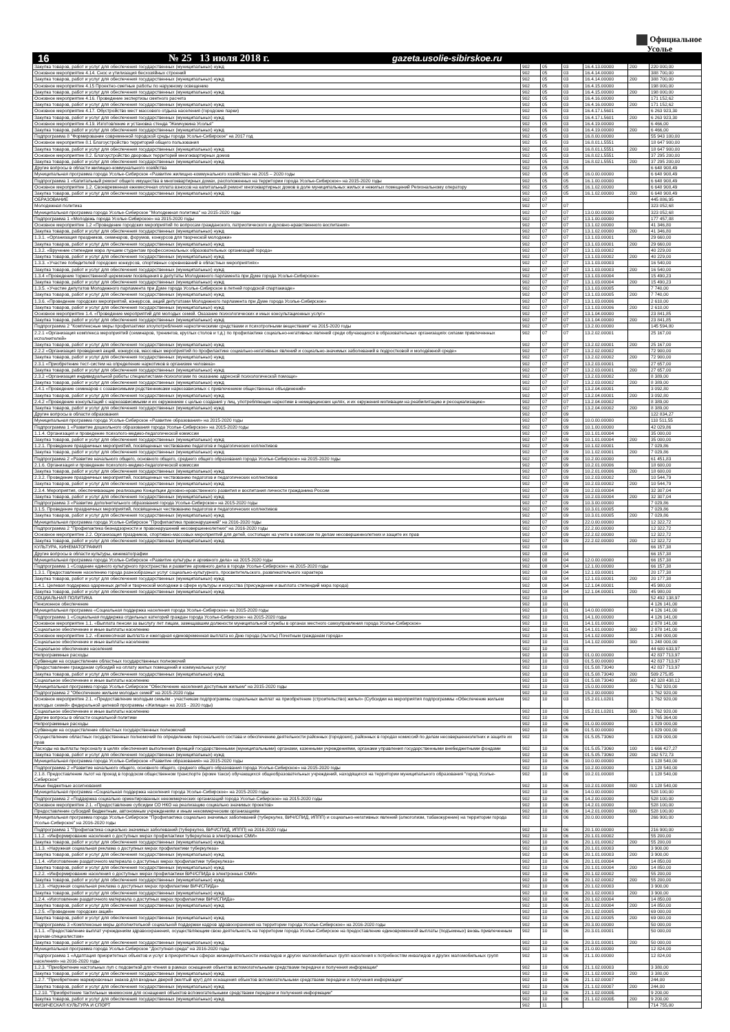Официальное
Усолье
16 № 25 13 июля 2018 г. gazeta.usolie-sibirskoe.ru
| Закупка товаров, работ и услуг для обеспечения государственных (муниципальных) нужд | 902 | 05 | 03 | 16.4.13.00000 | 200 | 220 000,00 |
| Основное мероприятие 4.14. Снос и утилизация бесхозяйных строений | 902 | 05 | 03 | 16.4.14.00000 | | 388 700,00 |
| Закупка товаров, работ и услуг для обеспечения государственных (муниципальных) нужд | 902 | 05 | 03 | 16.4.14.00000 | 200 | 388 700,00 |
| Основное мероприятие 4.15 Проектно-сметные работы по наружному освещению | 902 | 05 | 03 | 16.4.15.00000 | | 198 000,00 |
| Закупка товаров, работ и услуг для обеспечения государственных (муниципальных) нужд | 902 | 05 | 03 | 16.4.15.00000 | 200 | 198 000,00 |
| Основное мероприятие 4.16. Проведение экспертизы сметного расчета | 902 | 05 | 03 | 16.4.16.00000 | | 171 152,62 |
| Закупка товаров, работ и услуг для обеспечения государственных (муниципальных) нужд | 902 | 05 | 03 | 16.4.16.00000 | 200 | 171 152,62 |
| Основное мероприятие 4.17. Обустройство мест массового отдыха населения (городские парки) | 902 | 05 | 03 | 16.4.17.L5601 | | 6 263 923,30 |
| Закупка товаров, работ и услуг для обеспечения государственных (муниципальных) нужд | 902 | 05 | 03 | 16.4.17.L5601 | 200 | 6 263 923,30 |
| Основное мероприятие 4.19. Изготовление и установка стенда "Жемчужина Усолья" | 902 | 05 | 03 | 16.4.19.00000 | | 6 466,00 |
| Закупка товаров, работ и услуг для обеспечения государственных (муниципальных) нужд | 902 | 05 | 03 | 16.4.19.00000 | 200 | 6 466,00 |
| Подпрограмма 8 "Формирование современной городской среды города Усолье-Сибирское" на 2017 год | 902 | 05 | 03 | 16.8.00.00000 | | 55 943 100,00 |
| Основное мероприятие 8.1 Благоустройство территорий общего пользования | 902 | 05 | 03 | 16.8.01.L5551 | | 18 647 900,00 |
| Закупка товаров, работ и услуг для обеспечения государственных (муниципальных) нужд | 902 | 05 | 03 | 16.8.01.L5551 | 200 | 18 647 900,00 |
| Основное мероприятие 8.2. Благоустройство дворовых территорий многоквартирных домов | 902 | 05 | 03 | 16.8.02.L5551 | | 37 295 200,00 |
| Закупка товаров, работ и услуг для обеспечения государственных (муниципальных) нужд | 902 | 05 | 03 | 16.8.02.L5551 | 200 | 37 295 200,00 |
| Другие вопросы в области жилищно-коммунального хозяйства | 902 | 05 | 05 | | | 6 648 908,49 |
| Муниципальная программа города Усолье-Сибирское «Развитие жилищно-коммунального хозяйства» на 2015 – 2020 годы | 902 | 05 | 05 | 16.0.00.00000 | | 6 648 908,49 |
| Подпрограмма 1 «Капитальный ремонт общего имущества в многоквартирных домах, расположенных на территории города Усолье-Сибирское» на 2015-2020 годы | 902 | 05 | 05 | 16.1.00.00000 | | 6 648 908,49 |
| Основное мероприятие 1.2. Своевременная ежемесячная оплата взносов на капитальный ремонт многоквартирных домов в доле муниципальных жилых и нежилых помещений Региональному оператору | 902 | 05 | 05 | 16.1.02.00000 | | 6 648 908,49 |
| Закупка товаров, работ и услуг для обеспечения государственных (муниципальных) нужд | 902 | 05 | 05 | 16.1.02.00000 | 200 | 6 648 908,49 |
| ОБРАЗОВАНИЕ | 902 | 07 | | | | 445 886,95 |
| Молодежная политика | 902 | 07 | 07 | | | 323 052,68 |
| Муниципальная программа города Усолье-Сибирское "Молодежная политика" на 2015-2020 годы | 902 | 07 | 07 | 13.0.00.00000 | | 323 052,68 |
| Подпрограмма 1 «Молодежь города Усолье-Сибирское» на 2015-2020 годы | 902 | 07 | 07 | 13.1.00.00000 | | 177 457,88 |
| Основное мероприятие 1.2 «Проведение городских мероприятий по вопросам гражданского, патриотического и духовно-нравственного воспитания» | 902 | 07 | 07 | 13.1.02.00000 | | 41 346,80 |
| Закупка товаров, работ и услуг для обеспечения государственных (муниципальных) нужд | 902 | 07 | 07 | 13.1.02.00000 | 200 | 41 346,80 |
| 1.3.1. «Организация праздников, семинаров, форумов, конкурсов для творческой молодежи» | 902 | 07 | 07 | 13.1.03.00001 | | 29 660,00 |
| Закупка товаров, работ и услуг для обеспечения государственных (муниципальных) нужд | 902 | 07 | 07 | 13.1.03.00001 | 200 | 29 660,00 |
| 1.3.2. «Вручение стипендии мэра лучшим студентам профессиональных образовательных организаций города» | 902 | 07 | 07 | 13.1.03.00002 | | 40 229,00 |
| Закупка товаров, работ и услуг для обеспечения государственных (муниципальных) нужд | 902 | 07 | 07 | 13.1.03.00002 | 200 | 40 229,00 |
| 1.3.3. «Участие победителей городских конкурсов, спортивных соревнований в областных мероприятиях» | 902 | 07 | 07 | 13.1.03.00003 | | 16 540,00 |
| Закупка товаров, работ и услуг для обеспечения государственных (муниципальных) нужд | 902 | 07 | 07 | 13.1.03.00003 | 200 | 16 540,00 |
| 1.3.4 «Проведение торжественной церемонии посвящения в депутаты Молодежного парламента при Думе города Усолье-Сибирское» | 902 | 07 | 07 | 13.1.03.00004 | | 15 490,23 |
| Закупка товаров, работ и услуг для обеспечения государственных (муниципальных) нужд | 902 | 07 | 07 | 13.1.03.00004 | 200 | 15 490,23 |
| 1.3.5. «Участие депутатов Молодежного парламента при Думе города Усолье-Сибирское в летней городской спартакиаде» | 902 | 07 | 07 | 13.1.03.00005 | | 7 740,00 |
| Закупка товаров, работ и услуг для обеспечения государственных (муниципальных) нужд | 902 | 07 | 07 | 13.1.03.00005 | 200 | 7 740,00 |
| 1.3.6. «Проведение городских мероприятий, конкурсов, акций депутатами Молодежного парламента при Думе города Усолье-Сибирское» | 902 | 07 | 07 | 13.1.03.00006 | | 2 610,00 |
| Закупка товаров, работ и услуг для обеспечения государственных (муниципальных) нужд | 902 | 07 | 07 | 13.1.03.00006 | 200 | 2 610,00 |
| Основное мероприятие 1.4. «Проведение мероприятий для молодых семей. Оказание психологических и иных консультационных услуг» | 902 | 07 | 07 | 13.1.04.00000 | | 23 841,85 |
| Закупка товаров, работ и услуг для обеспечения государственных (муниципальных) нужд | 902 | 07 | 07 | 13.1.04.00000 | 200 | 23 841,85 |
| Подпрограмма 2 "Комплексные меры профилактики злоупотребления наркотическими средствами и психотропными веществами" на 2015-2020 годы | 902 | 07 | 07 | 13.2.00.00000 | | 145 594,80 |
| 2.2.1 «Организация комплекса мероприятий (семинаров, тренингов, круглых столов и т.д.) по профилактике социально-негативных явлений среди обучающихся в образовательных организациях силами привлеченных исполнителей» | 902 | 07 | 07 | 13.2.02.00001 | | 25 167,00 |
| Закупка товаров, работ и услуг для обеспечения государственных (муниципальных) нужд | 902 | 07 | 07 | 13.2.02.00001 | 200 | 25 167,00 |
| 2.2.2 «Организация проведения акций, конкурсов, массовых мероприятий по профилактике социально-негативных явлений и социально-значимых заболеваний в подростковой и молодёжной среде» | 902 | 07 | 07 | 13.2.02.00002 | | 72 900,00 |
| Закупка товаров, работ и услуг для обеспечения государственных (муниципальных) нужд | 902 | 07 | 07 | 13.2.02.00002 | 200 | 72 900,00 |
| 2.3.1 «Приобретение тест-систем на определение наркотиков в организме человека» | 902 | 07 | 07 | 13.2.03.00001 | | 27 657,00 |
| Закупка товаров, работ и услуг для обеспечения государственных (муниципальных) нужд | 902 | 07 | 07 | 13.2.03.00001 | 200 | 27 657,00 |
| 2.3.2 «Организация индивидуальной работы специалистами-психологами по оказанию адресной психологической помощи» | 902 | 07 | 07 | 13.2.03.00002 | | 8 389,00 |
| Закупка товаров, работ и услуг для обеспечения государственных (муниципальных) нужд | 902 | 07 | 07 | 13.2.03.00002 | 200 | 8 389,00 |
| 2.4.1 «Проведение семинаров с созависимыми родственниками наркозависимых с привлечением общественных объединений» | 902 | 07 | 07 | 13.2.04.00001 | | 3 092,80 |
| Закупка товаров, работ и услуг для обеспечения государственных (муниципальных) нужд | 902 | 07 | 07 | 13.2.04.00001 | 200 | 3 092,80 |
| 2.4.2 «Проведение консультаций с наркозависимыми и их окружением с целью создания у лиц, употребляющих наркотики в немедицинских целях, и их окружения мотивации на реабилитацию и ресоциализацию» | 902 | 07 | 07 | 13.2.04.00002 | | 8 389,00 |
| Закупка товаров, работ и услуг для обеспечения государственных (муниципальных) нужд | 902 | 07 | 07 | 13.2.04.00002 | 200 | 8 389,00 |
| Другие вопросы в области образования | 902 | 07 | 09 | | | 122 834,27 |
| Муниципальная программа города Усолье-Сибирское «Развитие образования» на 2015-2020 годы | 902 | 07 | 09 | 10.0.00.00000 | | 110 511,55 |
| Подпрограмма 1 «Развитие дошкольного образования города Усолье-Сибирское» на 2015-2020 годы | 902 | 07 | 09 | 10.1.00.00000 | | 42 029,86 |
| 1.1.4. Организация и проведение психолого-медико-педагогической комиссии | 902 | 07 | 09 | 10.1.01.00004 | | 35 000,00 |
| Закупка товаров, работ и услуг для обеспечения государственных (муниципальных) нужд | 902 | 07 | 09 | 10.1.01.00004 | 200 | 35 000,00 |
| 1.2.1. Проведение праздничных мероприятий, посвященных чествованию педагогов и педагогических коллективов | 902 | 07 | 09 | 10.1.02.00001 | | 7 029,86 |
| Закупка товаров, работ и услуг для обеспечения государственных (муниципальных) нужд | 902 | 07 | 09 | 10.1.02.00001 | 200 | 7 029,86 |
| Подпрограмма 2 «Развитие начального общего, основного общего, среднего общего образования города Усолье-Сибирское» на 2015-2020 годы | 902 | 07 | 09 | 10.2.00.00000 | | 61 451,83 |
| 2.1.6. Организация и проведение психолого-медико-педагогической комиссии | 902 | 07 | 09 | 10.2.01.00006 | | 18 600,00 |
| Закупка товаров, работ и услуг для обеспечения государственных (муниципальных) нужд | 902 | 07 | 09 | 10.2.01.00006 | 200 | 18 600,00 |
| 2.3.2. Проведение праздничных мероприятий, посвященных чествованию педагогов и педагогических коллективов | 902 | 07 | 09 | 10.2.03.00002 | | 10 544,79 |
| Закупка товаров, работ и услуг для обеспечения государственных (муниципальных) нужд | 902 | 07 | 09 | 10.2.03.00002 | 200 | 10 544,79 |
| 2.3.4. Мероприятия, обеспечивающие реализацию Концепции духовно-нравственного развития и воспитания личности гражданина России | 902 | 07 | 09 | 10.2.03.00004 | | 32 307,04 |
| Закупка товаров, работ и услуг для обеспечения государственных (муниципальных) нужд | 902 | 07 | 09 | 10.2.03.00004 | 200 | 32 307,04 |
| Подпрограмма 3 «Развитие дополнительного образования города Усолье-Сибирское» на 2015-2020 годы | 902 | 07 | 09 | 10.3.00.00000 | | 7 029,86 |
| 3.1.5. Проведение праздничных мероприятий, посвященных чествованию педагогов и педагогических коллективов | 902 | 07 | 09 | 10.3.01.00005 | | 7 029,86 |
| Закупка товаров, работ и услуг для обеспечения государственных (муниципальных) нужд | 902 | 07 | 09 | 10.3.01.00005 | 200 | 7 029,86 |
| Муниципальная программа города Усолье-Сибирское "Профилактика правонарушений" на 2016-2020 годы | 902 | 07 | 09 | 22.0.00.00000 | | 12 322,72 |
| Подпрограмма 2 "Профилактика безнадзорности и правонарушений несовершеннолетних" на 2016-2020 годы | 902 | 07 | 09 | 22.2.00.00000 | | 12 322,72 |
| Основное мероприятие 2.2. Организация праздников, спортивно-массовых мероприятий для детей, состоящих на учете в комиссии по делам несовершеннолетних и защите их прав | 902 | 07 | 09 | 22.2.02.00000 | | 12 322,72 |
| Закупка товаров, работ и услуг для обеспечения государственных (муниципальных) нужд | 902 | 07 | 09 | 22.2.02.00000 | 200 | 12 322,72 |
| КУЛЬТУРА, КИНЕМАТОГРАФИЯ | 902 | 08 | | | | 66 157,38 |
| Другие вопросы в области культуры, кинематографии | 902 | 08 | 04 | | | 66 157,38 |
| Муниципальная программа города Усолье-Сибирское «Развитие культуры и архивного дела» на 2015-2020 годы | 902 | 08 | 04 | 12.0.00.00000 | | 66 157,38 |
| Подпрограмма 1 «Создание единого культурного пространства и развитие архивного дела в городе Усолье-Сибирское» на 2015-2020 годы | 902 | 08 | 04 | 12.1.00.00000 | | 66 157,38 |
| 1.3.1. Предоставление населению города разнообразных услуг социально-культурного, просветительского, развлекательного характера | 902 | 08 | 04 | 12.1.03.00001 | | 20 177,38 |
| Закупка товаров, работ и услуг для обеспечения государственных (муниципальных) нужд | 902 | 08 | 04 | 12.1.03.00001 | 200 | 20 177,38 |
| 1.4.1. Целевая поддержка одаренных детей и творческой молодежи в сфере культуры и искусства (присуждение и выплата стипендий мэра города) | 902 | 08 | 04 | 12.1.04.00001 | | 45 980,00 |
| Закупка товаров, работ и услуг для обеспечения государственных (муниципальных) нужд | 902 | 08 | 04 | 12.1.04.00001 | 200 | 45 980,00 |
| СОЦИАЛЬНАЯ ПОЛИТИКА | 902 | 10 | | | | 52 492 138,97 |
| Пенсионное обеспечение | 902 | 10 | 01 | | | 4 126 141,00 |
| Муниципальная программа «Социальная поддержка населения города Усолье-Сибирское» на 2015-2020 годы | 902 | 10 | 01 | 14.0.00.00000 | | 4 126 141,00 |
| Подпрограмма 1 «Социальная поддержка отдельных категорий граждан города Усолье-Сибирское» на 2015-2020 годы | 902 | 10 | 01 | 14.1.00.00000 | | 4 126 141,00 |
| Основное мероприятие 1.1. «Выплата пенсии за выслугу лет лицам, замещавшим должности муниципальной службы в органах местного самоуправления города Усолье-Сибирское» | 902 | 10 | 01 | 14.1.01.00000 | | 2 878 141,00 |
| Социальное обеспечение и иные выплаты населению | 902 | 10 | 01 | 14.1.01.00000 | 300 | 2 878 141,00 |
| Основное мероприятие 1.2. «Ежемесячная выплата и ежегодная единовременная выплата ко Дню города (льготы) Почетным гражданам города» | 902 | 10 | 01 | 14.1.02.00000 | | 1 248 000,00 |
| Социальное обеспечение и иные выплаты населению | 902 | 10 | 01 | 14.1.02.00000 | 300 | 1 248 000,00 |
| Социальное обеспечение населения | 902 | 10 | 03 | | | 44 600 633,97 |
| Непрограммные расходы | 902 | 10 | 03 | 01.0.00.00000 | | 42 837 713,97 |
| Субвенции на осуществление областных государственных полномочий | 902 | 10 | 03 | 01.5.00.00000 | | 42 837 713,97 |
| Предоставление гражданам субсидий на оплату жилых помещений и коммунальных услуг | 902 | 10 | 03 | 01.5.08.73040 | | 42 837 713,97 |
| Закупка товаров, работ и услуг для обеспечения государственных (муниципальных) нужд | 902 | 10 | 03 | 01.5.08.73040 | 200 | 509 275,85 |
| Социальное обеспечение и иные выплаты населению | 902 | 10 | 03 | 01.5.08.73040 | 300 | 42 328 438,12 |
| Муниципальная программа города Усолье-Сибирское "Обеспечение населения доступным жильем" на 2015-2020 годы | 902 | 10 | 03 | 15.0.00.00000 | | 1 762 920,00 |
| Подпрограмма 2 "Обеспечение жильем молодых семей" на 2015-2020 годы | 902 | 10 | 03 | 15.2.00.00000 | | 1 762 920,00 |
| Основное мероприятие 2.1. «Предоставление молодым семьям - участникам подпрограммы социальных выплат на приобретение (строительство) жилья» (Субсидии на мероприятия подпрограммы «Обеспечение жильем молодых семей» федеральной целевой программы «Жилище» на 2015 - 2020 годы) | 902 | 10 | 03 | 15.2.01.L0201 | | 1 762 920,00 |
| Социальное обеспечение и иные выплаты населению | 902 | 10 | 03 | 15.2.01.L0201 | 300 | 1 762 920,00 |
| Другие вопросы в области социальной политики | 902 | 10 | 06 | | | 3 765 364,00 |
| Непрограммные расходы | 902 | 10 | 06 | 01.0.00.00000 | | 1 829 000,00 |
| Субвенции на осуществление областных государственных полномочий | 902 | 10 | 06 | 01.5.00.00000 | | 1 829 000,00 |
| Осуществление областных государственных полномочий по определению персонального состава и обеспечению деятельности районных (городских), районных в городах комиссий по делам несовершеннолетних и защите их прав | 902 | 10 | 06 | 01.5.05.73060 | | 1 829 000,00 |
| Расходы на выплаты персоналу в целях обеспечения выполнения функций государственными (муниципальными) органами, казенными учреждениями, органами управления государственными внебюджетными фондами | 902 | 10 | 06 | 01.5.05.73060 | 100 | 1 666 427,27 |
| Закупка товаров, работ и услуг для обеспечения государственных (муниципальных) нужд | 902 | 10 | 06 | 01.5.05.73060 | 200 | 162 572,73 |
| Муниципальная программа города Усолье-Сибирское «Развитие образования» на 2015-2020 годы | 902 | 10 | 06 | 10.0.00.00000 | | 1 128 540,00 |
| Подпрограмма 2 «Развитие начального общего, основного общего, среднего общего образования города Усолье-Сибирское» на 2015-2020 годы | 902 | 10 | 06 | 10.2.00.00000 | | 1 128 540,00 |
| 2.1.8. Предоставление льгот на проезд в городском общественном транспорте (кроме такси) обучающихся общеобразовательных учреждений, находящихся на территории муниципального образования "город Усолье-Сибирское" | 902 | 10 | 06 | 10.2.01.00008 | | 1 128 540,00 |
| Иные бюджетные ассигнования | 902 | 10 | 06 | 10.2.01.00008 | 800 | 1 128 540,00 |
| Муниципальная программа «Социальная поддержка населения города Усолье-Сибирское» на 2015-2020 годы | 902 | 10 | 06 | 14.0.00.00000 | | 528 100,00 |
| Подпрограмма 2 «Поддержка социально ориентированных некоммерческих организаций города Усолье-Сибирское» на 2015-2020 годы | 902 | 10 | 06 | 14.2.00.00000 | | 528 100,00 |
| Основное мероприятие 2.1. «Предоставление субсидии СО НКО на реализацию социально значимых проектов» | 902 | 10 | 06 | 14.2.01.00000 | | 528 100,00 |
| Предоставление субсидий бюджетным, автономным учреждениям и иным некоммерческим организациям | 902 | 10 | 06 | 14.2.01.00000 | 600 | 528 100,00 |
| Муниципальная программа города Усолье-Сибирское "Профилактика социально значимых заболеваний (туберкулез, ВИЧ/СПИД, ИППП) и социально-негативных явлений (алкоголизм, табакокурение) на территории города Усолье-Сибирское" на 2016-2020 годы | 902 | 10 | 06 | 20.0.00.00000 | | 266 900,00 |
| Подпрограмма 1 "Профилактика социально значимых заболеваний (туберкулез, ВИЧ/СПИД, ИППП) на 2016-2020 годы | 902 | 10 | 06 | 20.1.00.00000 | | 216 900,00 |
| 1.1.2. «Информирование населения о доступных мерах профилактики туберкулеза в электронных СМИ» | 902 | 10 | 06 | 20.1.01.00002 | | 55 200,00 |
| Закупка товаров, работ и услуг для обеспечения государственных (муниципальных) нужд | 902 | 10 | 06 | 20.1.01.00002 | 200 | 55 200,00 |
| 1.1.3. «Наружная социальная реклама о доступных мерах профилактики туберкулеза» | 902 | 10 | 06 | 20.1.01.00003 | | 3 900,00 |
| Закупка товаров, работ и услуг для обеспечения государственных (муниципальных) нужд | 902 | 10 | 06 | 20.1.01.00003 | 200 | 3 900,00 |
| 1.1.4. «Изготовление раздаточного материала о доступных мерах профилактики туберкулеза» | 902 | 10 | 06 | 20.1.01.00004 | | 14 850,00 |
| Закупка товаров, работ и услуг для обеспечения государственных (муниципальных) нужд | 902 | 10 | 06 | 20.1.01.00004 | 200 | 14 850,00 |
| 1.2.2. «Информирование населения о доступных мерах профилактики ВИЧ/СПИДа в электронных СМИ» | 902 | 10 | 06 | 20.1.02.00002 | | 55 200,00 |
| Закупка товаров, работ и услуг для обеспечения государственных (муниципальных) нужд | 902 | 10 | 06 | 20.1.02.00002 | 200 | 55 200,00 |
| 1.2.3. «Наружная социальная реклама о доступных мерах профилактики ВИЧ/СПИДа» | 902 | 10 | 06 | 20.1.02.00003 | | 3 900,00 |
| Закупка товаров, работ и услуг для обеспечения государственных (муниципальных) нужд | 902 | 10 | 06 | 20.1.02.00003 | 200 | 3 900,00 |
| 1.2.4. «Изготовление раздаточного материала о доступных мерах профилактики ВИЧ/СПИДа» | 902 | 10 | 06 | 20.1.02.00004 | | 14 850,00 |
| Закупка товаров, работ и услуг для обеспечения государственных (муниципальных) нужд | 902 | 10 | 06 | 20.1.02.00004 | 200 | 14 850,00 |
| 1.2.5. «Проведение городских акций» | 902 | 10 | 06 | 20.1.02.00005 | | 69 000,00 |
| Закупка товаров, работ и услуг для обеспечения государственных (муниципальных) нужд | 902 | 10 | 06 | 20.1.02.00005 | 200 | 69 000,00 |
| Подпрограмма 3 «Комплексные меры дополнительной социальной поддержки кадров здравоохранения на территории города Усолье-Сибирское» на 2016-2020 годы | 902 | 10 | 06 | 20.3.00.00000 | | 50 000,00 |
| 3.1.1. «Предоставление выплат учреждениям здравоохранения, осуществляющим свою деятельность на территории города Усолье-Сибирское на предоставление единовременной выплаты (подъемных) вновь привлеченным врачам-специалистам» | 902 | 10 | 06 | 20.3.01.00001 | | 50 000,00 |
| Закупка товаров, работ и услуг для обеспечения государственных (муниципальных) нужд | 902 | 10 | 06 | 20.3.01.00001 | 200 | 50 000,00 |
| Муниципальная программа города Усолье-Сибирское "Доступная среда" на 2016-2020 годы | 902 | 10 | 06 | 21.0.00.00000 | | 12 824,00 |
| Подпрограмма 1 «Адаптация приоритетных объектов и услуг в приоритетных сферах жизнедеятельности инвалидов и других маломобильных групп населения к потребностям инвалидов и других маломобильных групп населения» на 2016-2020 годы | 902 | 10 | 06 | 21.1.00.00000 | | 12 824,00 |
| 1.2.3. "Приобретение настольных луп с подсветкой для чтения в рамках оснащения объектов вспомогательными средствами передачи и получения информации" | 902 | 10 | 06 | 21.1.02.00003 | | 3 380,00 |
| Закупка товаров, работ и услуг для обеспечения государственных (муниципальных) нужд | 902 | 10 | 06 | 21.1.02.00003 | 200 | 3 380,00 |
| 1.2.7. "Приобретение маркировочных знаков для входных дверей (желтый круг) для оснащения объектов вспомогательными средствами передачи и получения информации" | 902 | 10 | 06 | 21.1.02.00007 | | 244,00 |
| Закупка товаров, работ и услуг для обеспечения государственных (муниципальных) нужд | 902 | 10 | 06 | 21.1.02.00007 | 200 | 244,00 |
| 1.2.10. "Приобретение тактильных мнемосхем для оснащения объектов вспомогательными средствами передачи и получения информации" | 902 | 10 | 06 | 21.1.02.0000Б | | 9 200,00 |
| Закупка товаров, работ и услуг для обеспечения государственных (муниципальных) нужд | 902 | 10 | 06 | 21.1.02.0000Б | 200 | 9 200,00 |
| ФИЗИЧЕСКАЯ КУЛЬТУРА И СПОРТ | 902 | 11 | | | | 714 755,00 |